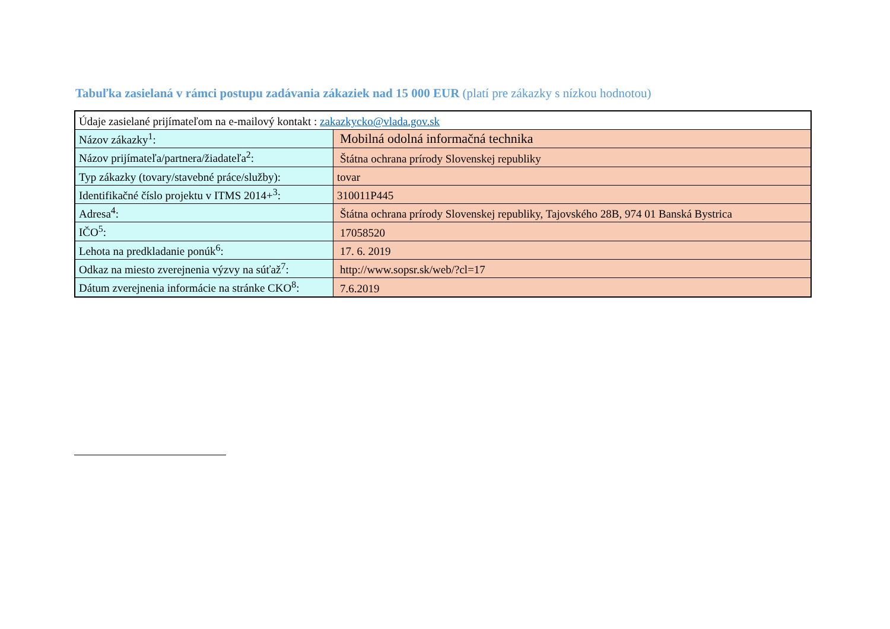Tabuľka zasielaná v rámci postupu zadávania zákaziek nad 15 000 EUR (platí pre zákazky s nízkou hodnotou)
| Údaje zasielané prijímateľom na e-mailový kontakt : zakazkycko@vlada.gov.sk | |
| Názov zákazky<sup>1</sup>: | Mobilná odolná informačná technika |
| Názov prijímateľa/partnera/žiadateľa<sup>2</sup>: | Štátna ochrana prírody Slovenskej republiky |
| Typ zákazky (tovary/stavebné práce/služby): | tovar |
| Identifikačné číslo projektu v ITMS 2014+<sup>3</sup>: | 310011P445 |
| Adresa<sup>4</sup>: | Štátna ochrana prírody Slovenskej republiky, Tajovského 28B, 974 01 Banská Bystrica |
| IČO<sup>5</sup>: | 17058520 |
| Lehota na predkladanie ponúk<sup>6</sup>: | 17. 6. 2019 |
| Odkaz na miesto zverejnenia výzvy na súťaž<sup>7</sup>: | http://www.sopsr.sk/web/?cl=17 |
| Dátum zverejnenia informácie na stránke CKO<sup>8</sup>: | 7.6.2019 |